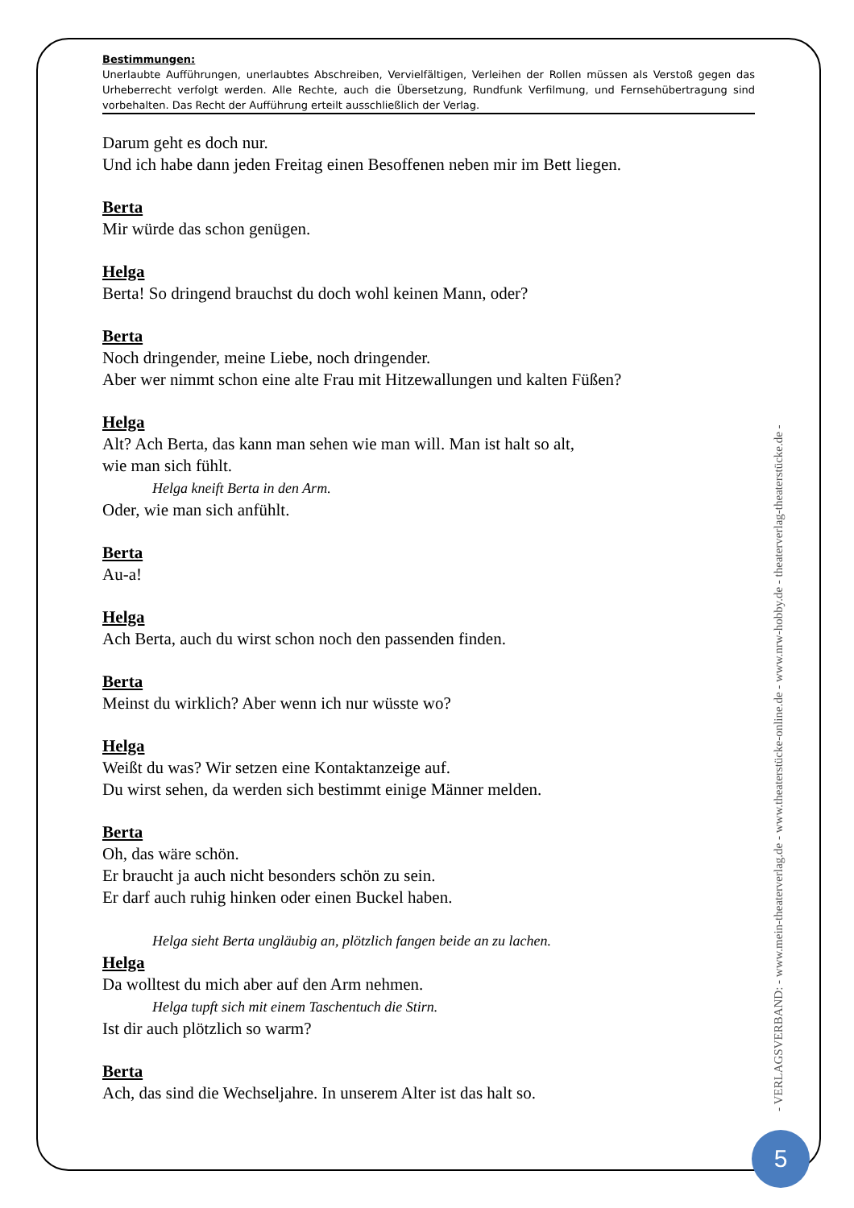Bestimmungen:
Unerlaubte Aufführungen, unerlaubtes Abschreiben, Vervielfältigen, Verleihen der Rollen müssen als Verstoß gegen das Urheberrecht verfolgt werden. Alle Rechte, auch die Übersetzung, Rundfunk Verfilmung, und Fernsehübertragung sind vorbehalten. Das Recht der Aufführung erteilt ausschließlich der Verlag.
Darum geht es doch nur.
Und ich habe dann jeden Freitag einen Besoffenen neben mir im Bett liegen.
Berta
Mir würde das schon genügen.
Helga
Berta! So dringend brauchst du doch wohl keinen Mann, oder?
Berta
Noch dringender, meine Liebe, noch dringender.
Aber wer nimmt schon eine alte Frau mit Hitzewallungen und kalten Füßen?
Helga
Alt? Ach Berta, das kann man sehen wie man will. Man ist halt so alt,
wie man sich fühlt.
Helga kneift Berta in den Arm.
Oder, wie man sich anfühlt.
Berta
Au-a!
Helga
Ach Berta, auch du wirst schon noch den passenden finden.
Berta
Meinst du wirklich? Aber wenn ich nur wüsste wo?
Helga
Weißt du was? Wir setzen eine Kontaktanzeige auf.
Du wirst sehen, da werden sich bestimmt einige Männer melden.
Berta
Oh, das wäre schön.
Er braucht ja auch nicht besonders schön zu sein.
Er darf auch ruhig hinken oder einen Buckel haben.
Helga sieht Berta ungläubig an, plötzlich fangen beide an zu lachen.
Helga
Da wolltest du mich aber auf den Arm nehmen.
Helga tupft sich mit einem Taschentuch die Stirn.
Ist dir auch plötzlich so warm?
Berta
Ach, das sind die Wechseljahre. In unserem Alter ist das halt so.
- VERLAGSVERBAND: - www.mein-theaterverlag.de - www.theaterstücke-online.de - www.nrw-hobby.de - theaterverlag-theaterstücke.de -
5